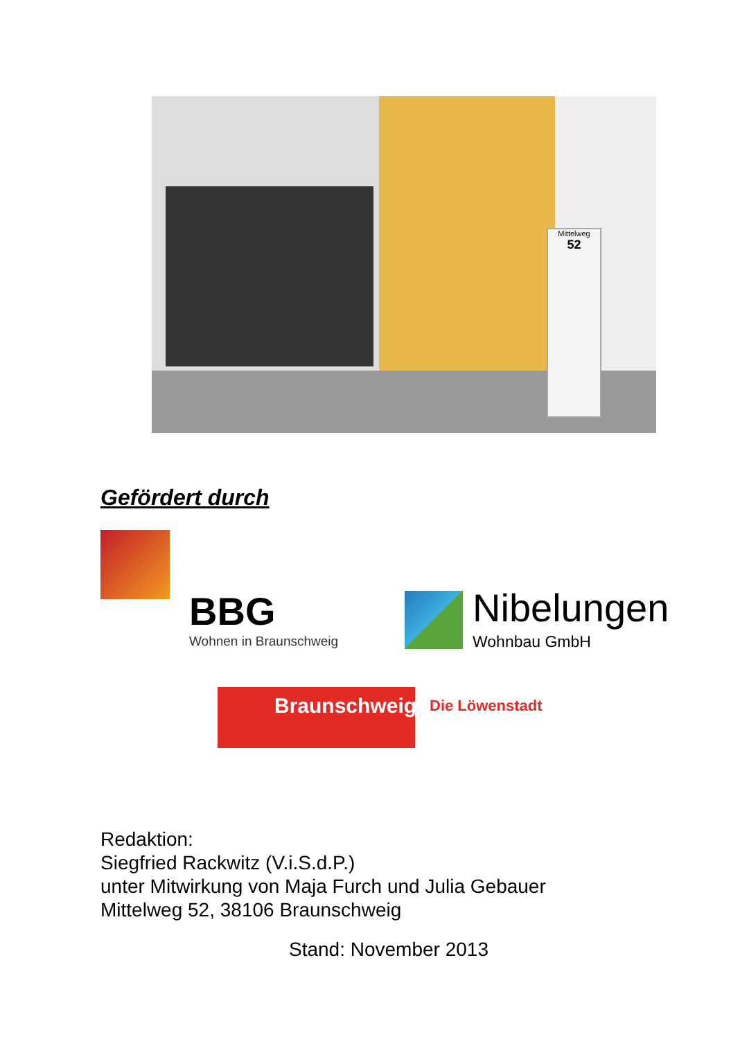Mittelweg
52
Gefördert durch
BBG
Wohnen in Braunschweig
Nibelungen
Wohnbau GmbH
Braunschweig Die Löwenstadt
Redaktion:
Siegfried Rackwitz (V.i.S.d.P.)
unter Mitwirkung von Maja Furch und Julia Gebauer
Mittelweg 52, 38106 Braunschweig
Stand: November 2013